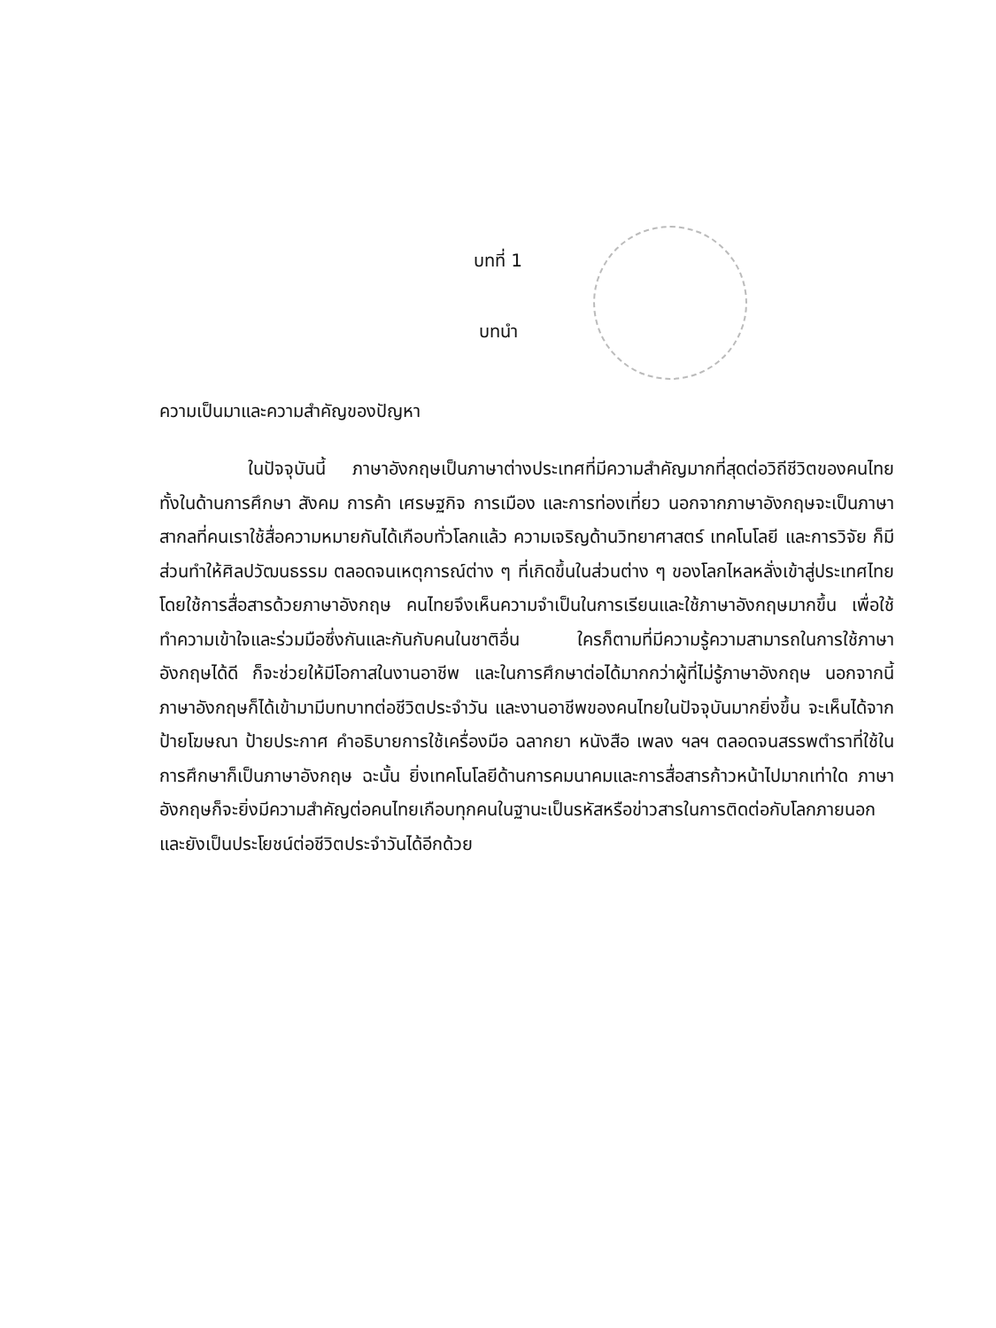บทที่ 1
บทนำ
ความเป็นมาและความสำคัญของปัญหา
ในปัจจุบันนี้ ภาษาอังกฤษเป็นภาษาต่างประเทศที่มีความสำคัญมากที่สุดต่อวิถีชีวิตของคนไทย ทั้งในด้านการศึกษา สังคม การค้า เศรษฐกิจ การเมือง และการท่องเที่ยว นอกจากภาษาอังกฤษจะเป็นภาษาสากลที่คนเราใช้สื่อความหมายกันได้เกือบทั่วโลกแล้ว ความเจริญด้านวิทยาศาสตร์ เทคโนโลยี และการวิจัย ก็มีส่วนทำให้ศิลปวัฒนธรรม ตลอดจนเหตุการณ์ต่าง ๆ ที่เกิดขึ้นในส่วนต่าง ๆ ของโลกไหลหลั่งเข้าสู่ประเทศไทยโดยใช้การสื่อสารด้วยภาษาอังกฤษ คนไทยจึงเห็นความจำเป็นในการเรียนและใช้ภาษาอังกฤษมากขึ้น เพื่อใช้ทำความเข้าใจและร่วมมือซึ่งกันและกันกับคนในชาติอื่น ใครก็ตามที่มีความรู้ความสามารถในการใช้ภาษาอังกฤษได้ดี ก็จะช่วยให้มีโอกาสในงานอาชีพ และในการศึกษาต่อได้มากกว่าผู้ที่ไม่รู้ภาษาอังกฤษ นอกจากนี้ภาษาอังกฤษก็ได้เข้ามามีบทบาทต่อชีวิตประจำวัน และงานอาชีพของคนไทยในปัจจุบันมากยิ่งขึ้น จะเห็นได้จาก ป้ายโฆษณา ป้ายประกาศ คำอธิบายการใช้เครื่องมือ ฉลากยา หนังสือ เพลง ฯลฯ ตลอดจนสรรพตำราที่ใช้ในการศึกษาก็เป็นภาษาอังกฤษ ฉะนั้น ยิ่งเทคโนโลยีด้านการคมนาคมและการสื่อสารก้าวหน้าไปมากเท่าใด ภาษาอังกฤษก็จะยิ่งมีความสำคัญต่อคนไทยเกือบทุกคนในฐานะเป็นรหัสหรือข่าวสารในการติดต่อกับโลกภายนอก และยังเป็นประโยชน์ต่อชีวิตประจำวันได้อีกด้วย